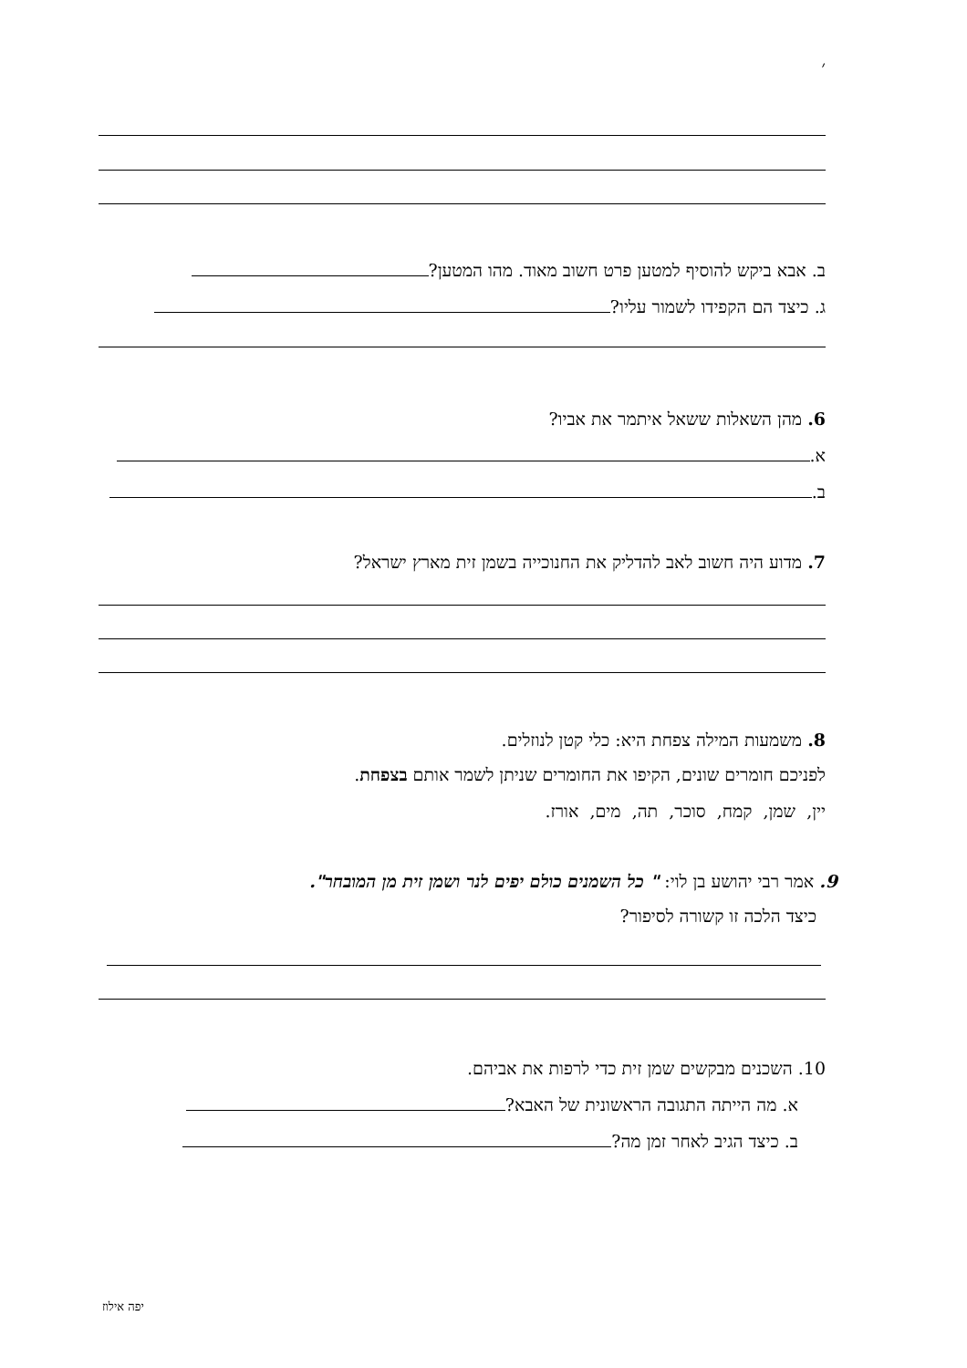׳
ב. אבא ביקש להוסיף למטען פרט חשוב מאוד. מהו המטען?
ג. כיצד הם הקפידו לשמור עליו?
6. מהן השאלות ששאל איתמר את אביו?
א.
ב.
7. מדוע היה חשוב לאב להדליק את החנוכייה בשמן זית מארץ ישראל?
8. משמעות המילה צפחת היא: כלי קטן לנוזלים.
לפניכם חומרים שונים, הקיפו את החומרים שניתן לשמר אותם בצפחת.
יין, שמן, קמח, סוכר, תה, מים, אורז.
9. אמר רבי יהושע בן לוי: " כל השמנים כולם יפים לנר ושמן זית מן המובחר".
כיצד הלכה זו קשורה לסיפור?
10. השכנים מבקשים שמן זית כדי לרפות את אביהם.
א. מה הייתה התגובה הראשונית של האבא?
ב. כיצד הגיב לאחר זמן מה?
יפה אילוז